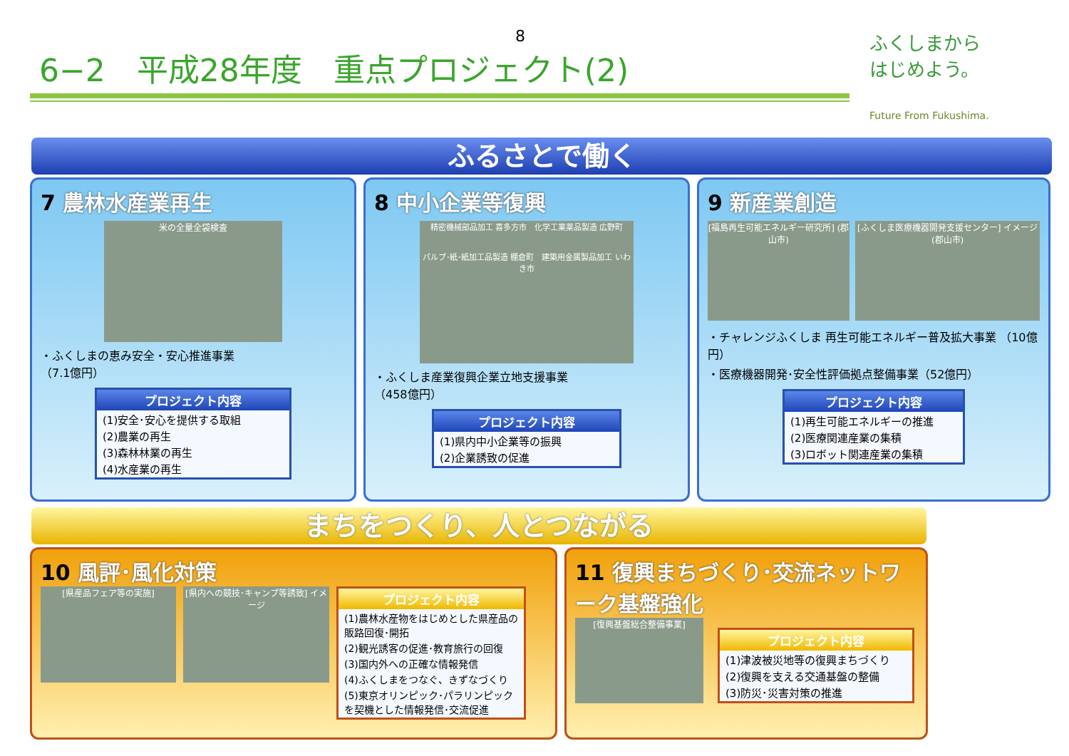8
6−2　平成28年度　重点プロジェクト(2)
ふくしまから
はじめよう。
Future From Fukushima.
ふるさとで働く
7 農林水産業再生
米の全量全袋検査
・ふくしまの恵み安全・安心推進事業
（7.1億円）
プロジェクト内容
(1)安全･安心を提供する取組
(2)農業の再生
(3)森林林業の再生
(4)水産業の再生
8 中小企業等復興
精密機械部品加工 喜多方市　化学工業薬品製造 広野町
パルプ･紙･紙加工品製造 棚倉町　建築用金属製品加工 いわき市
・ふくしま産業復興企業立地支援事業
（458億円）
プロジェクト内容
(1)県内中小企業等の振興
(2)企業誘致の促進
9 新産業創造
[福島再生可能エネルギー研究所] (郡山市)
[ふくしま医療機器開発支援センター] イメージ (郡山市)
・チャレンジふくしま 再生可能エネルギー普及拡大事業 （10億円）
・医療機器開発･安全性評価拠点整備事業（52億円）
プロジェクト内容
(1)再生可能エネルギーの推進
(2)医療関連産業の集積
(3)ロボット関連産業の集積
まちをつくり、人とつながる
10 風評･風化対策
[県産品フェア等の実施] [県内への競技･キャンプ等誘致] イメージ
プロジェクト内容
(1)農林水産物をはじめとした県産品の販路回復･開拓
(2)観光誘客の促進･教育旅行の回復
(3)国内外への正確な情報発信
(4)ふくしまをつなぐ、きずなづくり
(5)東京オリンピック･パラリンピックを契機とした情報発信･交流促進
11 復興まちづくり･交流ネットワーク基盤強化
[復興基盤総合整備事業]
プロジェクト内容
(1)津波被災地等の復興まちづくり
(2)復興を支える交通基盤の整備
(3)防災･災害対策の推進